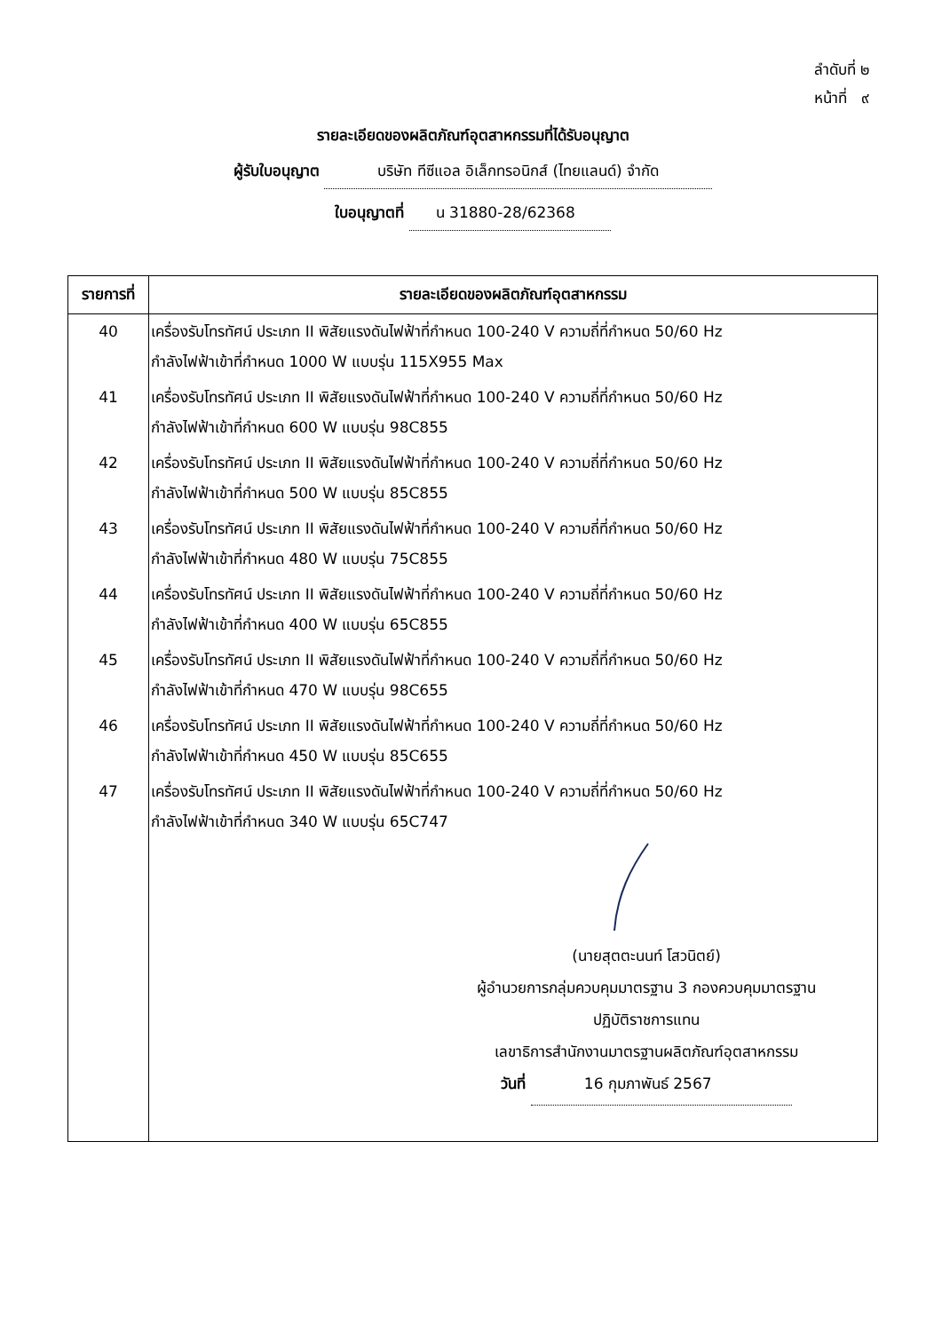ลำดับที่ ๒
หน้าที่ ๙
รายละเอียดของผลิตภัณฑ์อุตสาหกรรมที่ได้รับอนุญาต
ผู้รับใบอนุญาต บริษัท ทีซีแอล อิเล็กทรอนิกส์ (ไทยแลนด์) จำกัด
ใบอนุญาตที่ น 31880-28/62368
| รายการที่ | รายละเอียดของผลิตภัณฑ์อุตสาหกรรม |
| --- | --- |
| 40 | เครื่องรับโทรทัศน์ ประเภท II พิสัยแรงดันไฟฟ้าที่กำหนด 100-240 V ความถี่ที่กำหนด 50/60 Hz กำลังไฟฟ้าเข้าที่กำหนด 1000 W แบบรุ่น 115X955 Max |
| 41 | เครื่องรับโทรทัศน์ ประเภท II พิสัยแรงดันไฟฟ้าที่กำหนด 100-240 V ความถี่ที่กำหนด 50/60 Hz กำลังไฟฟ้าเข้าที่กำหนด 600 W แบบรุ่น 98C855 |
| 42 | เครื่องรับโทรทัศน์ ประเภท II พิสัยแรงดันไฟฟ้าที่กำหนด 100-240 V ความถี่ที่กำหนด 50/60 Hz กำลังไฟฟ้าเข้าที่กำหนด 500 W แบบรุ่น 85C855 |
| 43 | เครื่องรับโทรทัศน์ ประเภท II พิสัยแรงดันไฟฟ้าที่กำหนด 100-240 V ความถี่ที่กำหนด 50/60 Hz กำลังไฟฟ้าเข้าที่กำหนด 480 W แบบรุ่น 75C855 |
| 44 | เครื่องรับโทรทัศน์ ประเภท II พิสัยแรงดันไฟฟ้าที่กำหนด 100-240 V ความถี่ที่กำหนด 50/60 Hz กำลังไฟฟ้าเข้าที่กำหนด 400 W แบบรุ่น 65C855 |
| 45 | เครื่องรับโทรทัศน์ ประเภท II พิสัยแรงดันไฟฟ้าที่กำหนด 100-240 V ความถี่ที่กำหนด 50/60 Hz กำลังไฟฟ้าเข้าที่กำหนด 470 W แบบรุ่น 98C655 |
| 46 | เครื่องรับโทรทัศน์ ประเภท II พิสัยแรงดันไฟฟ้าที่กำหนด 100-240 V ความถี่ที่กำหนด 50/60 Hz กำลังไฟฟ้าเข้าที่กำหนด 450 W แบบรุ่น 85C655 |
| 47 | เครื่องรับโทรทัศน์ ประเภท II พิสัยแรงดันไฟฟ้าที่กำหนด 100-240 V ความถี่ที่กำหนด 50/60 Hz กำลังไฟฟ้าเข้าที่กำหนด 340 W แบบรุ่น 65C747 |
| | (นายสุตตะนนท์ โสวนิตย์) ผู้อำนวยการกลุ่มควบคุมมาตรฐาน 3 กองควบคุมมาตรฐาน ปฏิบัติราชการแทน เลขาธิการสำนักงานมาตรฐานผลิตภัณฑ์อุตสาหกรรม วันที่ 16 กุมภาพันธ์ 2567 |